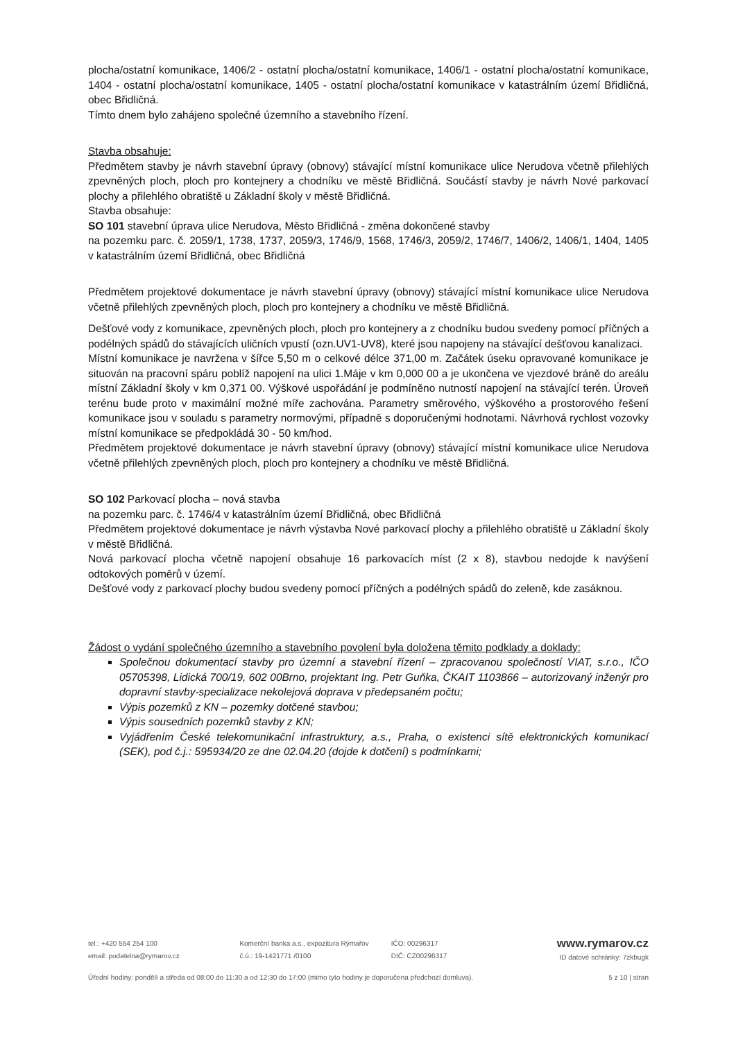plocha/ostatní komunikace, 1406/2 - ostatní plocha/ostatní komunikace, 1406/1 - ostatní plocha/ostatní komunikace, 1404 - ostatní plocha/ostatní komunikace, 1405 - ostatní plocha/ostatní komunikace v katastrálním území Břidličná, obec Břidličná.
Tímto dnem bylo zahájeno společné územního a stavebního řízení.
Stavba obsahuje:
Předmětem stavby je návrh stavební úpravy (obnovy) stávající místní komunikace ulice Nerudova včetně přilehlých zpevněných ploch, ploch pro kontejnery a chodníku ve městě Břidličná. Součástí stavby je návrh Nové parkovací plochy a přilehlého obratiště u Základní školy v městě Břidličná.
Stavba obsahuje:
SO 101 stavební úprava ulice Nerudova, Město Břidličná - změna dokončené stavby
na pozemku parc. č. 2059/1, 1738, 1737, 2059/3, 1746/9, 1568, 1746/3, 2059/2, 1746/7, 1406/2, 1406/1, 1404, 1405 v katastrálním území Břidličná, obec Břidličná
Předmětem projektové dokumentace je návrh stavební úpravy (obnovy) stávající místní komunikace ulice Nerudova včetně přilehlých zpevněných ploch, ploch pro kontejnery a chodníku ve městě Břidličná.
Dešťové vody z komunikace, zpevněných ploch, ploch pro kontejnery a z chodníku budou svedeny pomocí příčných a podélných spádů do stávajících uličních vpustí (ozn.UV1-UV8), které jsou napojeny na stávající dešťovou kanalizaci.
Místní komunikace je navržena v šířce 5,50 m o celkové délce 371,00 m. Začátek úseku opravované komunikace je situován na pracovní spáru poblíž napojení na ulici 1.Máje v km 0,000 00 a je ukončena ve vjezdové bráně do areálu místní Základní školy v km 0,371 00. Výškové uspořádání je podmíněno nutností napojení na stávající terén. Úroveň terénu bude proto v maximální možné míře zachována. Parametry směrového, výškového a prostorového řešení komunikace jsou v souladu s parametry normovými, případně s doporučenými hodnotami. Návrhová rychlost vozovky místní komunikace se předpokládá 30 - 50 km/hod.
Předmětem projektové dokumentace je návrh stavební úpravy (obnovy) stávající místní komunikace ulice Nerudova včetně přilehlých zpevněných ploch, ploch pro kontejnery a chodníku ve městě Břidličná.
SO 102 Parkovací plocha – nová stavba
na pozemku parc. č. 1746/4 v katastrálním území Břidličná, obec Břidličná
Předmětem projektové dokumentace je návrh výstavba Nové parkovací plochy a přilehlého obratiště u Základní školy v městě Břidličná.
Nová parkovací plocha včetně napojení obsahuje 16 parkovacích míst (2 x 8), stavbou nedojde k navýšení odtokových poměrů v území.
Dešťové vody z parkovací plochy budou svedeny pomocí příčných a podélných spádů do zeleně, kde zasáknou.
Žádost o vydání společného územního a stavebního povolení byla doložena těmito podklady a doklady:
Společnou dokumentací stavby pro územní a stavební řízení – zpracovanou společností VIAT, s.r.o., IČO 05705398, Lidická 700/19, 602 00Brno, projektant Ing. Petr Guňka, ČKAIT 1103866 – autorizovaný inženýr pro dopravní stavby-specializace nekolejová doprava v předepsaném počtu;
Výpis pozemků z KN – pozemky dotčené stavbou;
Výpis sousedních pozemků stavby z KN;
Vyjádřením České telekomunikační infrastruktury, a.s., Praha, o existenci sítě elektronických komunikací (SEK), pod č.j.: 595934/20 ze dne 02.04.20 (dojde k dotčení) s podmínkami;
tel.: +420 554 254 100
email: podatelna@rymarov.cz
Komerční banka a.s., expozitura Rýmařov
č.ú.: 19-1421771 /0100
IČO: 00296317
DIČ: CZ00296317
www.rymarov.cz
ID datové schránky: 7zkbugk
Úřední hodiny: pondělí a středa od 08:00 do 11:30 a od 12:30 do 17:00 (mimo tyto hodiny je doporučena předchozí domluva). 5 z 10 | stran